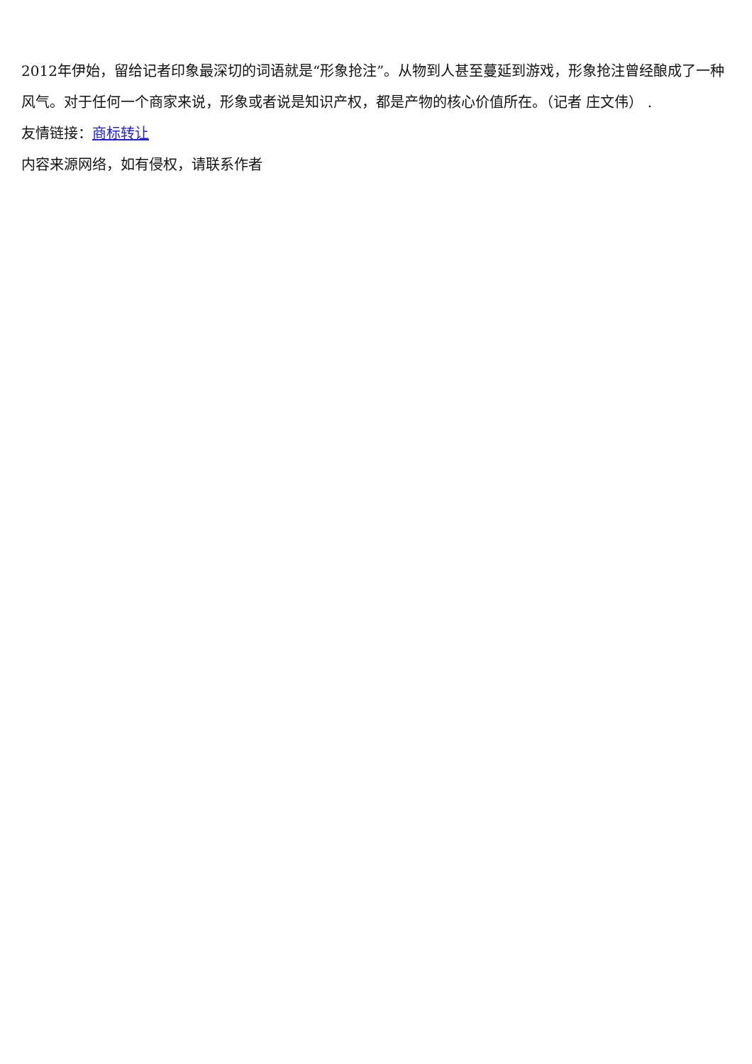2012年伊始，留给记者印象最深切的词语就是“形象抢注”。从物到人甚至蔓延到游戏，形象抢注曾经酿成了一种风气。对于任何一个商家来说，形象或者说是知识产权，都是产物的核心价值所在。（记者 庄文伟） .
友情链接：商标转让
内容来源网络，如有侵权，请联系作者